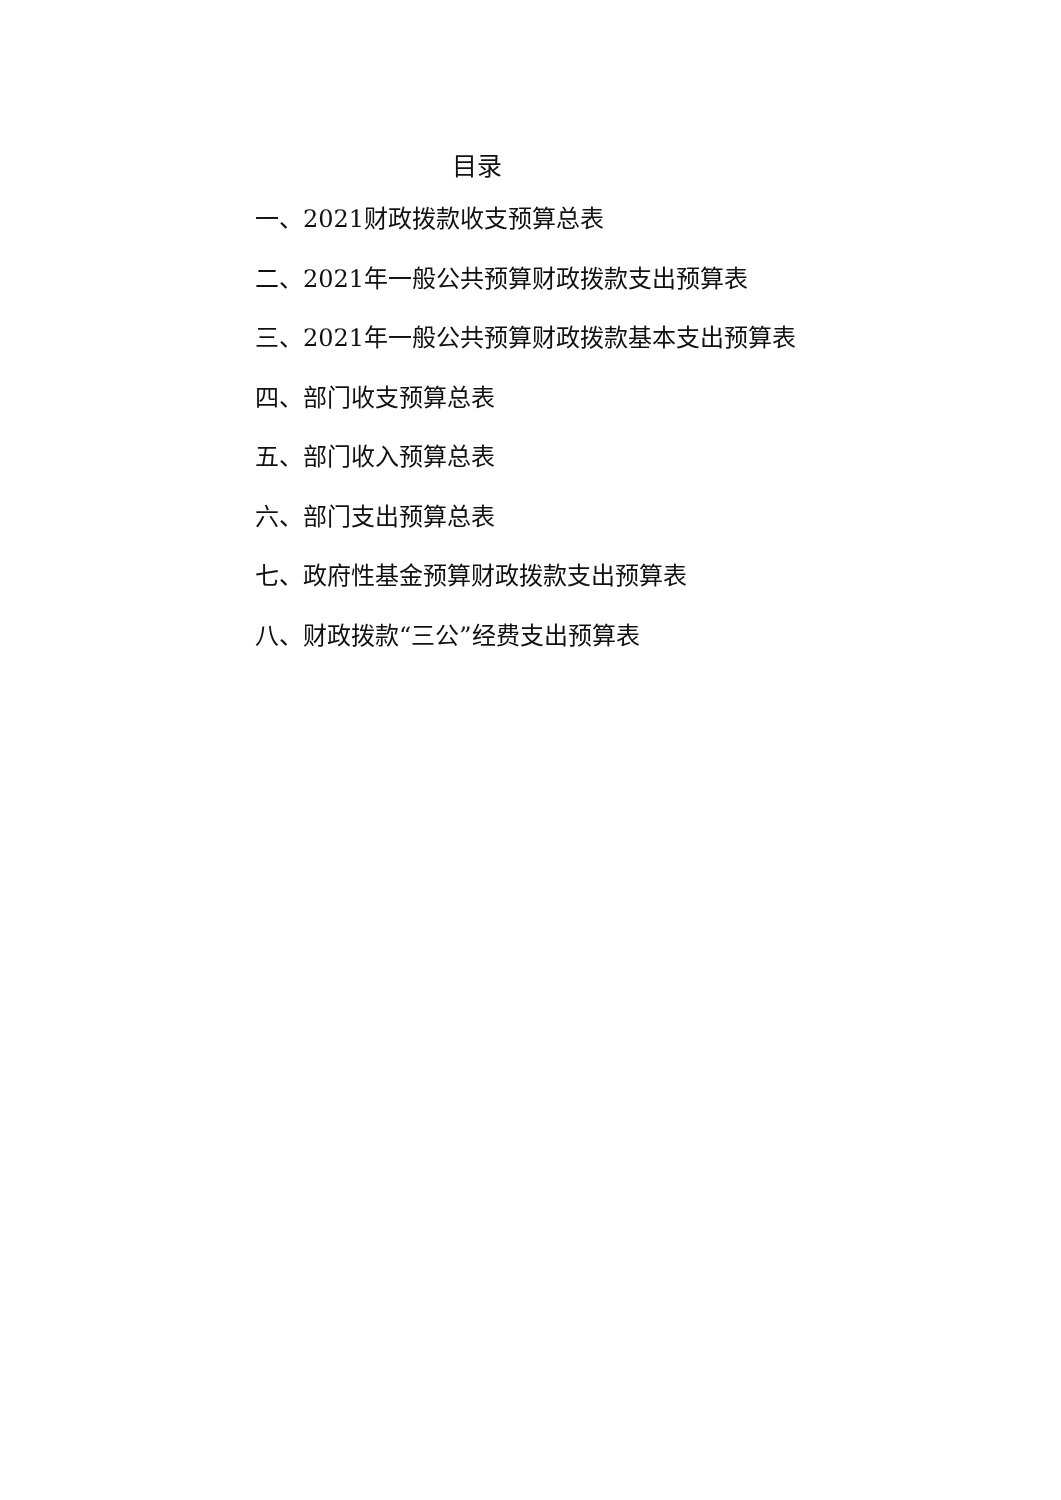目录
一、2021财政拨款收支预算总表
二、2021年一般公共预算财政拨款支出预算表
三、2021年一般公共预算财政拨款基本支出预算表
四、部门收支预算总表
五、部门收入预算总表
六、部门支出预算总表
七、政府性基金预算财政拨款支出预算表
八、财政拨款“三公”经费支出预算表